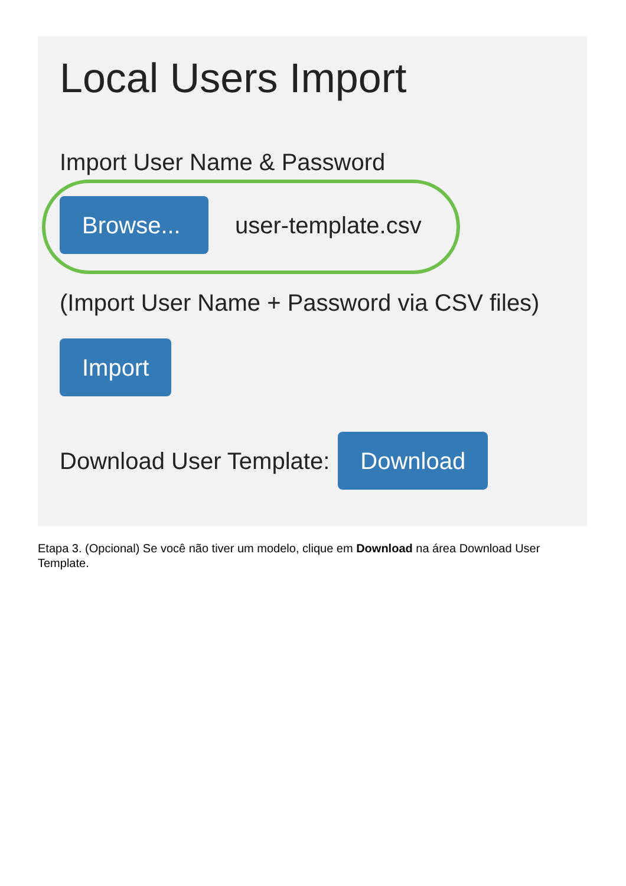Local Users Import
Import User Name & Password
Browse...
user-template.csv
(Import User Name + Password via CSV files)
Import
Download User Template:
Download
Etapa 3. (Opcional) Se você não tiver um modelo, clique em Download na área Download User Template.